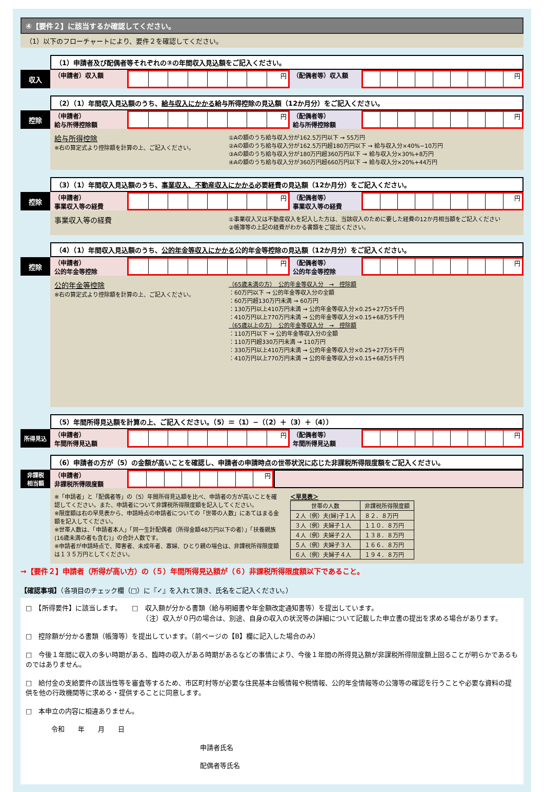④【要件２】に該当するか確認してください。
（1）以下のフローチャートにより、要件２を確認してください。
（1）申請者及び配偶者等それぞれの③の年間収入見込額をご記入ください。
収入 （申請者）収入額 円 （配偶者等）収入額 円
（2）（1）年間収入見込額のうち、給与収入にかかる給与所得控除の見込額（12か月分）をご記入ください。
控除 （申請者）
給与所得控除額
円 （配偶者等）
給与所得控除額
円
給与所得控除
※右の算定式より控除額を計算の上、ご記入ください。
①Aの額のうち給与収入分が162.5万円以下 → 55万円
②Aの額のうち給与収入分が162.5万円超180万円以下 → 給与収入分×40%−10万円
③Aの額のうち給与収入分が180万円超360万円以下 → 給与収入分×30%+8万円
④Aの額のうち給与収入分が360万円超660万円以下 → 給与収入分×20%+44万円
（3）（1）年間収入見込額のうち、事業収入、不動産収入にかかる必要経費の見込額（12か月分）をご記入ください。
控除 （申請者）
事業収入等の経費
円 （配偶者等）
事業収入等の経費
円
事業収入等の経費
①事業収入又は不動産収入を記入した方は、当該収入のために要した経費の12か月相当額をご記入ください
②帳簿等の上記の経費がわかる書類をご提出ください。
（4）（1）年間収入見込額のうち、公的年金等収入にかかる公的年金等控除の見込額（12か月分）をご記入ください。
控除 （申請者）
公的年金等控除
円 （配偶者等）
公的年金等控除
円
公的年金等控除
※右の算定式より控除額を計算の上、ご記入ください。
（65歳未満の方）　公的年金等収入分　→　控除額
：60万円以下 → 公的年金等収入分の全額
：60万円超130万円未満 → 60万円
：130万円以上410万円未満 → 公的年金等収入分×0.25+27万5千円
：410万円以上770万円未満 → 公的年金等収入分×0.15+68万5千円
（65歳以上の方）　公的年金等収入分　→　控除額
：110万円以下 → 公的年金等収入分の全額
：110万円超330万円未満 → 110万円
：330万円以上410万円未満 → 公的年金等収入分×0.25+27万5千円
：410万円以上770万円未満 → 公的年金等収入分×0.15+68万5千円
（5）年間所得見込額を計算の上、ご記入ください。（5）＝（1）−（（2）＋（3）＋（4））
所得見込 （申請者）
年間所得見込額
円 （配偶者等）
年間所得見込額
円
（6）申請者の方が（5）の金額が高いことを確認し、申請者の申請時点の世帯状況に応じた非課税所得限度額をご記入ください。
非課税
相当額
（申請者）
非課税所得限度額
円
※「申請者」と「配偶者等」の（5）年間所得見込額を比べ、申請者の方が高いことを確認してください。また、申請者について非課税所得限度額を記入してください。
※限度額は右の早見表から、申請時点の申請者についての「世帯の人数」にあてはまる金額を記入してください。
※世帯人数は、「申請者本人」「同一生計配偶者（所得金額48万円以下の者）」「扶養親族(16歳未満の者も含む)」の合計人数です。
※申請者が申請時点で、障害者、未成年者、寡婦、ひとり親の場合は、非課税所得限度額は１３５万円としてください。
＜早見表＞
| 世帯の人数 | 非課税所得限度額 |
| --- | --- |
| ２人（例）夫(婦)子１人 | ８２．８万円 |
| ３人（例）夫婦子１人 | １１０．８万円 |
| ４人（例）夫婦子２人 | １３８．８万円 |
| ５人（例）夫婦子３人 | １６６．８万円 |
| ６人（例）夫婦子４人 | １９４．８万円 |
→【要件２】申請者（所得が高い方）の（５）年間所得見込額が（６）非課税所得限度額以下であること。
【確認事項】（各項目のチェック欄（□）に『✓』を入れて頂き、氏名をご記入ください。）
□　【所得要件】に該当します。　　□　収入額が分かる書類（給与明細書や年金額改定通知書等）を提出しています。
　　　　　　　　　　　　　　　　　　（注）収入が０円の場合は、別途、自身の収入の状況等の詳細について記載した申立書の提出を求める場合があります。
□　控除額が分かる書類（帳簿等）を提出しています。（前ページの【B】欄に記入した場合のみ）
□　今後１年間に収入の多い時期がある、臨時の収入がある時期があるなどの事情により、今後１年間の所得見込額が非課税所得限度額上回ることが明らかであるものではありません。
□　給付金の支給要件の該当性等を審査等するため、市区町村等が必要な住民基本台帳情報や税情報、公的年金情報等の公簿等の確認を行うことや必要な資料の提供を他の行政機関等に求める・提供することに同意します。
□　本申立の内容に相違ありません。
令和　　年　　月　　日
申請者氏名
配偶者等氏名